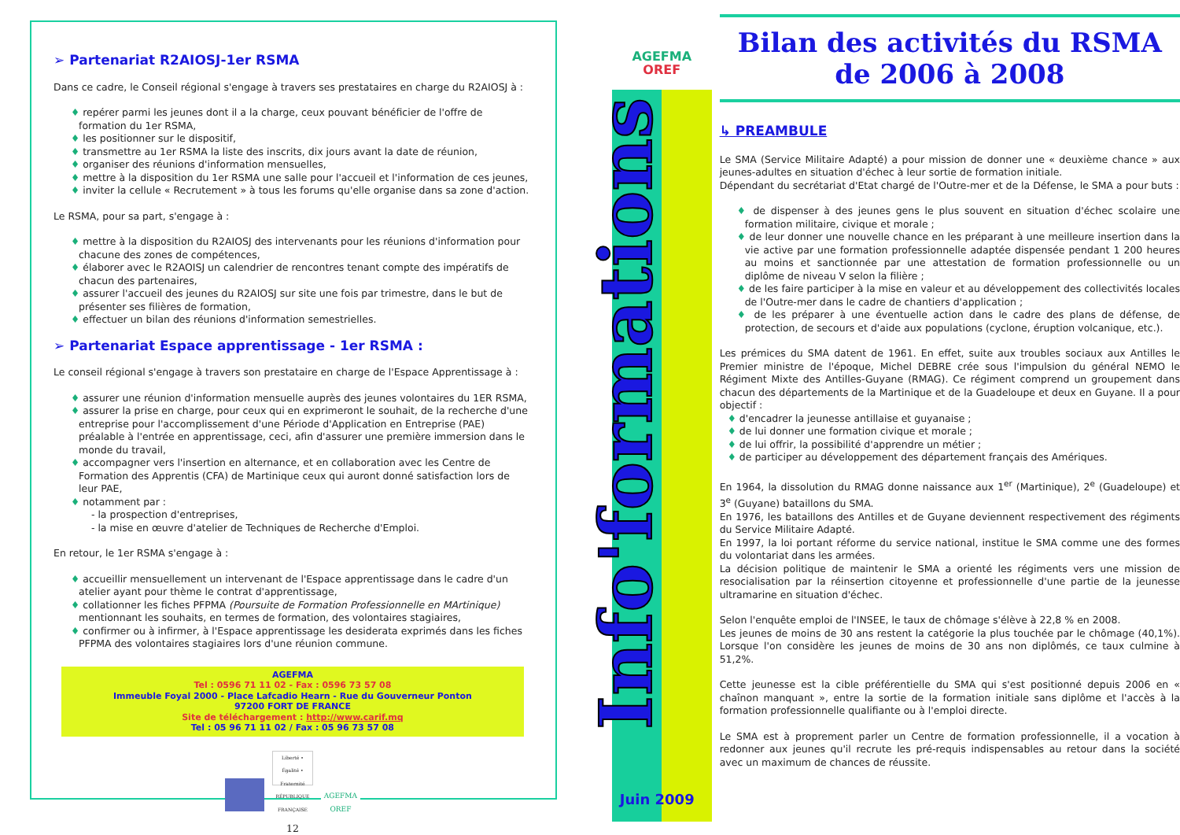➢ Partenariat R2AIOSJ-1er RSMA
Dans ce cadre, le Conseil régional s'engage à travers ses prestataires en charge du R2AIOSJ à :
♦ repérer parmi les jeunes dont il a la charge, ceux pouvant bénéficier de l'offre de formation du 1er RSMA,
♦ les positionner sur le dispositif,
♦ transmettre au 1er RSMA la liste des inscrits, dix jours avant la date de réunion,
♦ organiser des réunions d'information mensuelles,
♦ mettre à la disposition du 1er RSMA une salle pour l'accueil et l'information de ces jeunes,
♦ inviter la cellule « Recrutement » à tous les forums qu'elle organise dans sa zone d'action.
Le RSMA, pour sa part, s'engage à :
♦ mettre à la disposition du R2AIOSJ des intervenants pour les réunions d'information pour chacune des zones de compétences,
♦ élaborer avec le R2AOISJ un calendrier de rencontres tenant compte des impératifs de chacun des partenaires,
♦ assurer l'accueil des jeunes du R2AIOSJ sur site une fois par trimestre, dans le but de présenter ses filières de formation,
♦ effectuer un bilan des réunions d'information semestrielles.
➢ Partenariat Espace apprentissage - 1er RSMA :
Le conseil régional s'engage à travers son prestataire en charge de l'Espace Apprentissage à :
♦ assurer une réunion d'information mensuelle auprès des jeunes volontaires du 1ER RSMA,
♦ assurer la prise en charge, pour ceux qui en exprimeront le souhait, de la recherche d'une entreprise pour l'accomplissement d'une Période d'Application en Entreprise (PAE) préalable à l'entrée en apprentissage, ceci, afin d'assurer une première immersion dans le monde du travail,
♦ accompagner vers l'insertion en alternance, et en collaboration avec les Centre de Formation des Apprentis (CFA) de Martinique ceux qui auront donné satisfaction lors de leur PAE,
♦ notamment par :
- la prospection d'entreprises,
- la mise en œuvre d'atelier de Techniques de Recherche d'Emploi.
En retour, le 1er RSMA s'engage à :
♦ accueillir mensuellement un intervenant de l'Espace apprentissage dans le cadre d'un atelier ayant pour thème le contrat d'apprentissage,
♦ collationner les fiches PFPMA (Poursuite de Formation Professionnelle en MArtinique) mentionnant les souhaits, en termes de formation, des volontaires stagiaires,
♦ confirmer ou à infirmer, à l'Espace apprentissage les desiderata exprimés dans les fiches PFPMA des volontaires stagiaires lors d'une réunion commune.
AGEFMA
Tel : 0596 71 11 02 - Fax : 0596 73 57 08
Immeuble Foyal 2000 - Place Lafcadio Hearn - Rue du Gouverneur Ponton
97200 FORT DE FRANCE
Site de téléchargement : http://www.carif.mq
Tel : 05 96 71 11 02 / Fax : 05 96 73 57 08
Liberté • Égalité • Fraternité RÉPUBLIQUE FRANÇAISE AGEFMA OREF
12
AGEFMA
OREF
Info'formations
Juin 2009
Bilan des activités du RSMA
de 2006 à 2008
↳ PREAMBULE
Le SMA (Service Militaire Adapté) a pour mission de donner une « deuxième chance » aux jeunes-adultes en situation d'échec à leur sortie de formation initiale.
Dépendant du secrétariat d'Etat chargé de l'Outre-mer et de la Défense, le SMA a pour buts :
♦ de dispenser à des jeunes gens le plus souvent en situation d'échec scolaire une formation militaire, civique et morale ;
♦ de leur donner une nouvelle chance en les préparant à une meilleure insertion dans la vie active par une formation professionnelle adaptée dispensée pendant 1 200 heures au moins et sanctionnée par une attestation de formation professionnelle ou un diplôme de niveau V selon la filière ;
♦ de les faire participer à la mise en valeur et au développement des collectivités locales de l'Outre-mer dans le cadre de chantiers d'application ;
♦ de les préparer à une éventuelle action dans le cadre des plans de défense, de protection, de secours et d'aide aux populations (cyclone, éruption volcanique, etc.).
Les prémices du SMA datent de 1961. En effet, suite aux troubles sociaux aux Antilles le Premier ministre de l'époque, Michel DEBRE crée sous l'impulsion du général NEMO le Régiment Mixte des Antilles-Guyane (RMAG). Ce régiment comprend un groupement dans chacun des départements de la Martinique et de la Guadeloupe et deux en Guyane. Il a pour objectif :
♦ d'encadrer la jeunesse antillaise et guyanaise ;
♦ de lui donner une formation civique et morale ;
♦ de lui offrir, la possibilité d'apprendre un métier ;
♦ de participer au développement des département français des Amériques.
En 1964, la dissolution du RMAG donne naissance aux 1<sup>er</sup> (Martinique), 2<sup>e</sup> (Guadeloupe) et 3<sup>e</sup> (Guyane) bataillons du SMA.
En 1976, les bataillons des Antilles et de Guyane deviennent respectivement des régiments du Service Militaire Adapté.
En 1997, la loi portant réforme du service national, institue le SMA comme une des formes du volontariat dans les armées.
La décision politique de maintenir le SMA a orienté les régiments vers une mission de resocialisation par la réinsertion citoyenne et professionnelle d'une partie de la jeunesse ultramarine en situation d'échec.
Selon l'enquête emploi de l'INSEE, le taux de chômage s'élève à 22,8 % en 2008.
Les jeunes de moins de 30 ans restent la catégorie la plus touchée par le chômage (40,1%). Lorsque l'on considère les jeunes de moins de 30 ans non diplômés, ce taux culmine à 51,2%.
Cette jeunesse est la cible préférentielle du SMA qui s'est positionné depuis 2006 en « chaînon manquant », entre la sortie de la formation initiale sans diplôme et l'accès à la formation professionnelle qualifiante ou à l'emploi directe.
Le SMA est à proprement parler un Centre de formation professionnelle, il a vocation à redonner aux jeunes qu'il recrute les pré-requis indispensables au retour dans la société avec un maximum de chances de réussite.